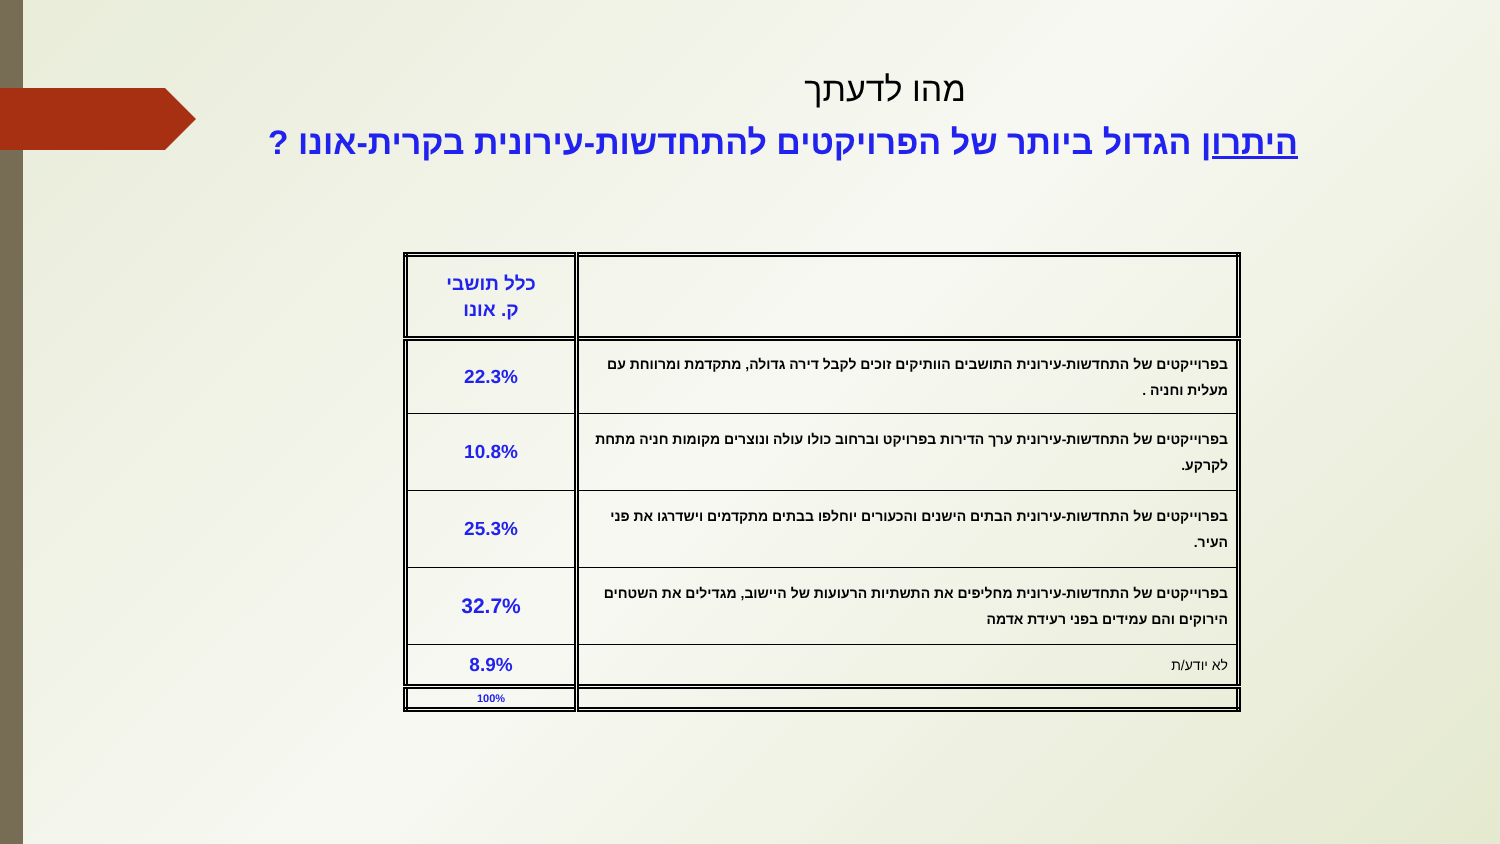מהו לדעתך
היתרון הגדול ביותר של הפרויקטים להתחדשות-עירונית בקרית-אונו ?
| | כלל תושבי ק. אונו |
| בפרוייקטים של התחדשות-עירונית התושבים הוותיקים זוכים לקבל דירה גדולה, מתקדמת ומרווחת עם מעלית וחניה . | 22.3% |
| בפרוייקטים של התחדשות-עירונית ערך הדירות בפרויקט וברחוב כולו עולה ונוצרים מקומות חניה מתחת לקרקע. | 10.8% |
| בפרוייקטים של התחדשות-עירונית הבתים הישנים והכעורים יוחלפו בבתים מתקדמים וישדרגו את פני העיר. | 25.3% |
| בפרוייקטים של התחדשות-עירונית מחליפים את התשתיות הרעועות של היישוב, מגדילים את השטחים הירוקים והם עמידים בפני רעידת אדמה | 32.7% |
| לא יודע/ת | 8.9% |
| | 100% |